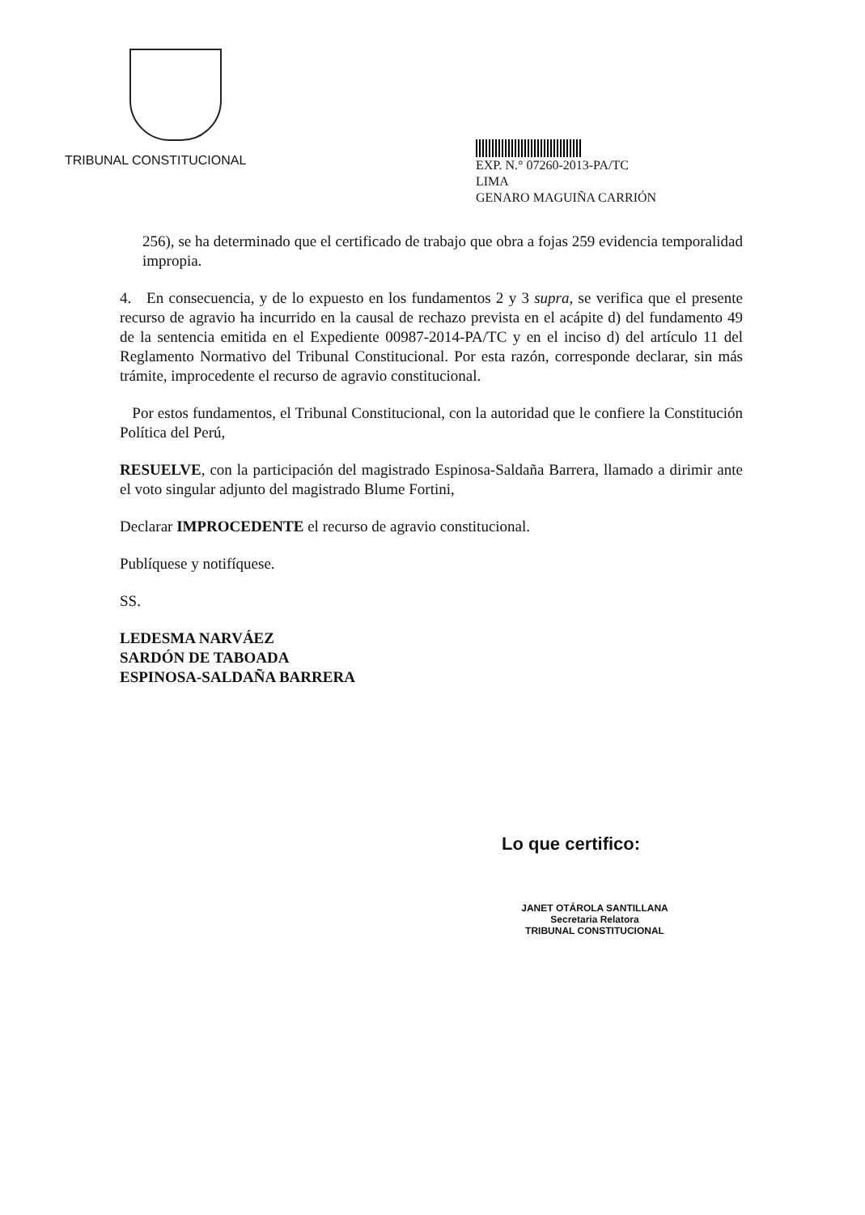TRIBUNAL CONSTITUCIONAL
EXP. N.° 07260-2013-PA/TC
LIMA
GENARO MAGUIÑA CARRIÓN
256), se ha determinado que el certificado de trabajo que obra a fojas 259 evidencia temporalidad impropia.
4. En consecuencia, y de lo expuesto en los fundamentos 2 y 3 supra, se verifica que el presente recurso de agravio ha incurrido en la causal de rechazo prevista en el acápite d) del fundamento 49 de la sentencia emitida en el Expediente 00987-2014-PA/TC y en el inciso d) del artículo 11 del Reglamento Normativo del Tribunal Constitucional. Por esta razón, corresponde declarar, sin más trámite, improcedente el recurso de agravio constitucional.
Por estos fundamentos, el Tribunal Constitucional, con la autoridad que le confiere la Constitución Política del Perú,
RESUELVE, con la participación del magistrado Espinosa-Saldaña Barrera, llamado a dirimir ante el voto singular adjunto del magistrado Blume Fortini,
Declarar IMPROCEDENTE el recurso de agravio constitucional.
Publíquese y notifíquese.
SS.
LEDESMA NARVÁEZ
SARDÓN DE TABOADA
ESPINOSA-SALDAÑA BARRERA
Lo que certifico:
JANET OTÁROLA SANTILLANA
Secretaria Relatora
TRIBUNAL CONSTITUCIONAL